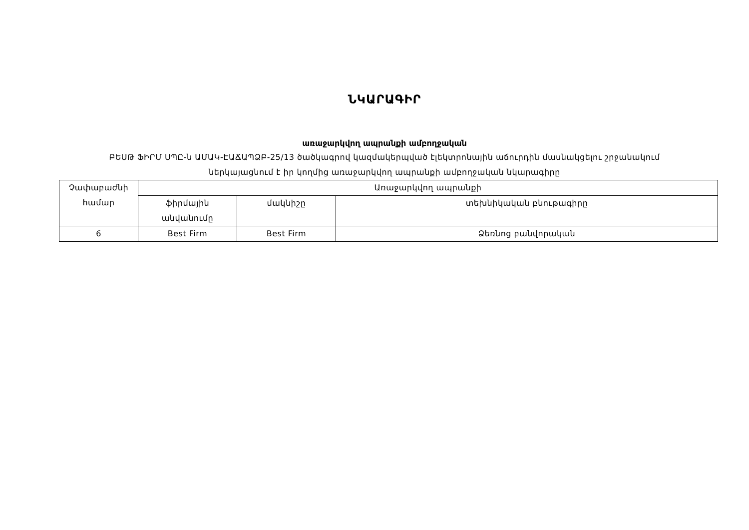ՆԿԱՐԱԳԻՐ
առաջարկվող ապրանքի ամբողջական
ԲԵՍԹ ՖԻՐՄ ՍՊԸ-ն ԱՄԱԿ-ԷԱՃԱՊՁԲ-25/13 ծածկագրով կազմակերպված էլեկտրոնային աճուրդին մասնակցելու շրջանակում
ներկայացնում է իր կողմից առաջարկվող ապրանքի ամբողջական նկարագիրը
| Չափաբաժնի համար | Առաջարկվող ապրանքի | | |
| | ֆիրմային անվանումը | մակնիշը | տեխնիկական բնութագիրը |
| 6 | Best Firm | Best Firm | Ձեռնոց բանվորական |